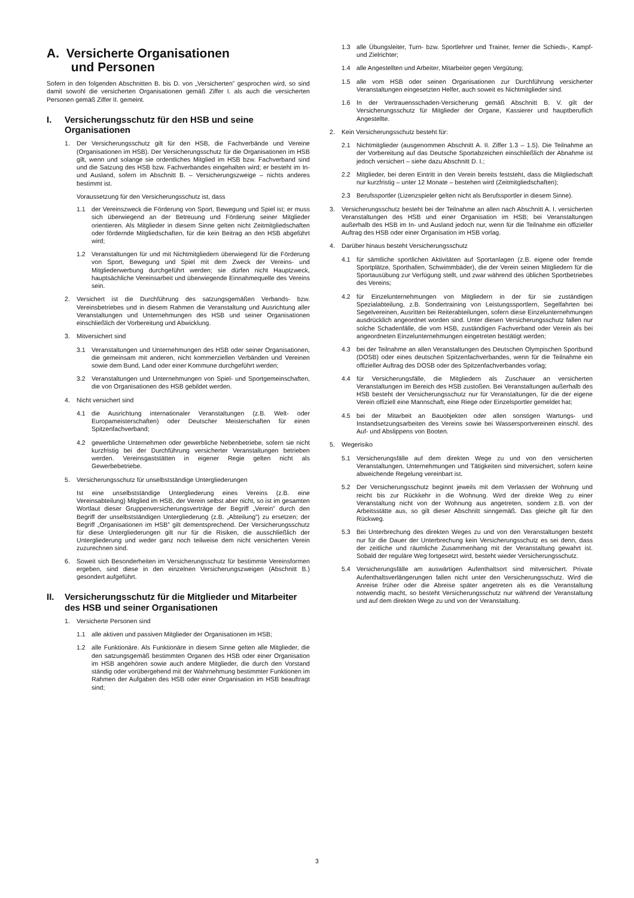A. Versicherte Organisationen
und Personen
Sofern in den folgenden Abschnitten B. bis D. von „Versicherten” gesprochen wird, so sind damit sowohl die versicherten Organisationen gemäß Ziffer I. als auch die versicherten Personen gemäß Ziffer II. gemeint.
I. Versicherungsschutz für den HSB und seine Organisationen
1. Der Versicherungsschutz gilt für den HSB, die Fachverbände und Vereine (Organisationen im HSB). Der Versicherungsschutz für die Organisationen im HSB gilt, wenn und solange sie ordentliches Mitglied im HSB bzw. Fachverband sind und die Satzung des HSB bzw. Fachverbandes eingehalten wird; er besteht im In- und Ausland, sofern im Abschnitt B. – Versicherungszweige – nichts anderes bestimmt ist.
Voraussetzung für den Versicherungsschutz ist, dass
1.1 der Vereinszweck die Förderung von Sport, Bewegung und Spiel ist; er muss sich überwiegend an der Betreuung und Förderung seiner Mitglieder orientieren. Als Mitglieder in diesem Sinne gelten nicht Zeitmitgliedschaften oder fördernde Mitgliedschaften, für die kein Beitrag an den HSB abgeführt wird;
1.2 Veranstaltungen für und mit Nichtmitgliedern überwiegend für die Förderung von Sport, Bewegung und Spiel mit dem Zweck der Vereins- und Mitgliederwerbung durchgeführt werden; sie dürfen nicht Hauptzweck, hauptsächliche Vereinsarbeit und überwiegende Einnahmequelle des Vereins sein.
2. Versichert ist die Durchführung des satzungsgemäßen Verbands- bzw. Vereinsbetriebes und in diesem Rahmen die Veranstaltung und Ausrichtung aller Veranstaltungen und Unternehmungen des HSB und seiner Organisationen einschließlich der Vorbereitung und Abwicklung.
3. Mitversichert sind
3.1 Veranstaltungen und Unternehmungen des HSB oder seiner Organisationen, die gemeinsam mit anderen, nicht kommerziellen Verbänden und Vereinen sowie dem Bund, Land oder einer Kommune durchgeführt werden;
3.2 Veranstaltungen und Unternehmungen von Spiel- und Sportgemeinschaften, die von Organisationen des HSB gebildet werden.
4. Nicht versichert sind
4.1 die Ausrichtung internationaler Veranstaltungen (z.B. Welt- oder Europameisterschaften) oder Deutscher Meisterschaften für einen Spitzenfachverband;
4.2 gewerbliche Unternehmen oder gewerbliche Nebenbetriebe, sofern sie nicht kurzfristig bei der Durchführung versicherter Veranstaltungen betrieben werden. Vereinsgaststätten in eigener Regie gelten nicht als Gewerbebetriebe.
5. Versicherungsschutz für unselbstständige Untergliederungen
Ist eine unselbstständige Untergliederung eines Vereins (z.B. eine Vereinsabteilung) Mitglied im HSB, der Verein selbst aber nicht, so ist im gesamten Wortlaut dieser Gruppenversicherungsverträge der Begriff „Verein” durch den Begriff der unselbstständigen Untergliederung (z.B. „Abteilung”) zu ersetzen; der Begriff „Organisationen im HSB” gilt dementsprechend. Der Versicherungsschutz für diese Untergliederungen gilt nur für die Risiken, die ausschließlich der Untergliederung und weder ganz noch teilweise dem nicht versicherten Verein zuzurechnen sind.
6. Soweit sich Besonderheiten im Versicherungsschutz für bestimmte Vereinsformen ergeben, sind diese in den einzelnen Versicherungszweigen (Abschnitt B.) gesondert aufgeführt.
II. Versicherungsschutz für die Mitglieder und Mitarbeiter des HSB und seiner Organisationen
1. Versicherte Personen sind
1.1 alle aktiven und passiven Mitglieder der Organisationen im HSB;
1.2 alle Funktionäre. Als Funktionäre in diesem Sinne gelten alle Mitglieder, die den satzungsgemäß bestimmten Organen des HSB oder einer Organisation im HSB angehören sowie auch andere Mitglieder, die durch den Vorstand ständig oder vorübergehend mit der Wahrnehmung bestimmter Funktionen im Rahmen der Aufgaben des HSB oder einer Organisation im HSB beauftragt sind;
1.3 alle Übungsleiter, Turn- bzw. Sportlehrer und Trainer, ferner die Schieds-, Kampf- und Zielrichter;
1.4 alle Angestellten und Arbeiter, Mitarbeiter gegen Vergütung;
1.5 alle vom HSB oder seinen Organisationen zur Durchführung versicherter Veranstaltungen eingesetzten Helfer, auch soweit es Nichtmitglieder sind.
1.6 In der Vertrauensschaden-Versicherung gemäß Abschnitt B. V. gilt der Versicherungsschutz für Mitglieder der Organe, Kassierer und hauptberuflich Angestellte.
2. Kein Versicherungsschutz besteht für:
2.1 Nichtmitglieder (ausgenommen Abschnitt A. II. Ziffer 1.3 – 1.5). Die Teilnahme an der Vorbereitung auf das Deutsche Sportabzeichen einschließlich der Abnahme ist jedoch versichert – siehe dazu Abschnitt D. I.;
2.2 Mitglieder, bei deren Eintritt in den Verein bereits feststeht, dass die Mitgliedschaft nur kurzfristig – unter 12 Monate – bestehen wird (Zeitmitgliedschaften);
2.3 Berufssportler (Lizenzspieler gelten nicht als Berufssportler in diesem Sinne).
3. Versicherungsschutz besteht bei der Teilnahme an allen nach Abschnitt A. I. versicherten Veranstaltungen des HSB und einer Organisation im HSB; bei Veranstaltungen außerhalb des HSB im In- und Ausland jedoch nur, wenn für die Teilnahme ein offizieller Auftrag des HSB oder einer Organisation im HSB vorlag.
4. Darüber hinaus besteht Versicherungsschutz
4.1 für sämtliche sportlichen Aktivitäten auf Sportanlagen (z.B. eigene oder fremde Sportplätze, Sporthallen, Schwimmbäder), die der Verein seinen Mitgliedern für die Sportausübung zur Verfügung stellt, und zwar während des üblichen Sportbetriebes des Vereins;
4.2 für Einzelunternehmungen von Mitgliedern in der für sie zuständigen Spezialabteilung, z.B. Sondertraining von Leistungssportlern, Segelfahrten bei Segelvereinen, Ausritten bei Reiterabteilungen, sofern diese Einzelunternehmungen ausdrücklich angeordnet worden sind. Unter diesen Versicherungsschutz fallen nur solche Schadenfälle, die vom HSB, zuständigen Fachverband oder Verein als bei angeordneten Einzelunternehmungen eingetreten bestätigt werden;
4.3 bei der Teilnahme an allen Veranstaltungen des Deutschen Olympischen Sportbund (DOSB) oder eines deutschen Spitzenfachverbandes, wenn für die Teilnahme ein offizieller Auftrag des DOSB oder des Spitzenfachverbandes vorlag;
4.4 für Versicherungsfälle, die Mitgliedern als Zuschauer an versicherten Veranstaltungen im Bereich des HSB zustoßen. Bei Veranstaltungen außerhalb des HSB besteht der Versicherungsschutz nur für Veranstaltungen, für die der eigene Verein offiziell eine Mannschaft, eine Riege oder Einzelsportler gemeldet hat;
4.5 bei der Mitarbeit an Bauobjekten oder allen sonstigen Wartungs- und Instandsetzungsarbeiten des Vereins sowie bei Wassersportvereinen einschl. des Auf- und Abslippens von Booten.
5. Wegerisiko
5.1 Versicherungsfälle auf dem direkten Wege zu und von den versicherten Veranstaltungen, Unternehmungen und Tätigkeiten sind mitversichert, sofern keine abweichende Regelung vereinbart ist.
5.2 Der Versicherungsschutz beginnt jeweils mit dem Verlassen der Wohnung und reicht bis zur Rückkehr in die Wohnung. Wird der direkte Weg zu einer Veranstaltung nicht von der Wohnung aus angetreten, sondern z.B. von der Arbeitsstätte aus, so gilt dieser Abschnitt sinngemäß. Das gleiche gilt für den Rückweg.
5.3 Bei Unterbrechung des direkten Weges zu und von den Veranstaltungen besteht nur für die Dauer der Unterbrechung kein Versicherungsschutz es sei denn, dass der zeitliche und räumliche Zusammenhang mit der Veranstaltung gewahrt ist. Sobald der reguläre Weg fortgesetzt wird, besteht wieder Versicherungsschutz.
5.4 Versicherungsfälle am auswärtigen Aufenthaltsort sind mitversichert. Private Aufenthaltsverlängerungen fallen nicht unter den Versicherungsschutz. Wird die Anreise früher oder die Abreise später angetreten als es die Veranstaltung notwendig macht, so besteht Versicherungsschutz nur während der Veranstaltung und auf dem direkten Wege zu und von der Veranstaltung.
3